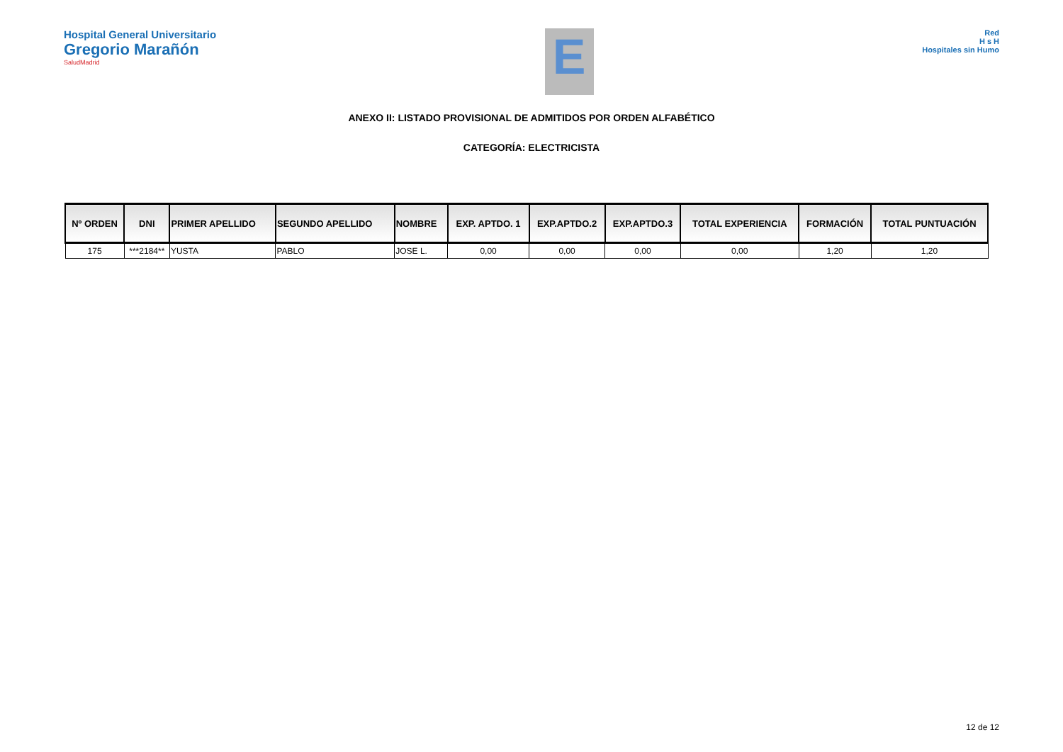Hospital General Universitario
Gregorio Marañón
SaludMadrid
E
Red
H s H
Hospitales sin Humo
ANEXO II: LISTADO PROVISIONAL DE ADMITIDOS POR ORDEN ALFABÉTICO
CATEGORÍA: ELECTRICISTA
| Nº ORDEN | DNI | PRIMER APELLIDO | SEGUNDO APELLIDO | NOMBRE | EXP. APTDO. 1 | EXP.APTDO.2 | EXP.APTDO.3 | TOTAL EXPERIENCIA | FORMACIÓN | TOTAL PUNTUACIÓN |
| --- | --- | --- | --- | --- | --- | --- | --- | --- | --- | --- |
| 175 | ***2184** | YUSTA | PABLO | JOSE L. | 0,00 | 0,00 | 0,00 | 0,00 | 1,20 | 1,20 |
12 de 12